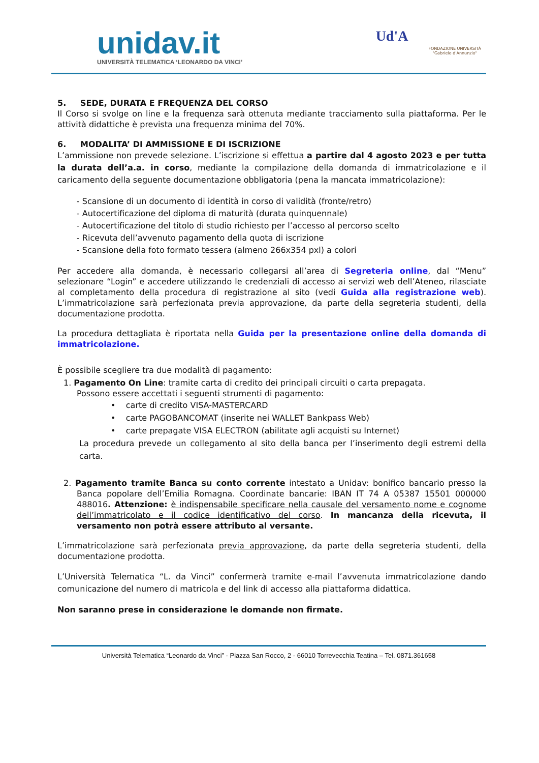unidav.it
UNIVERSITÀ TELEMATICA ‘LEONARDO DA VINCI’
Ud'A
FONDAZIONE UNIVERSITÀ
"Gabriele d'Annunzio"
5. SEDE, DURATA E FREQUENZA DEL CORSO
Il Corso si svolge on line e la frequenza sarà ottenuta mediante tracciamento sulla piattaforma. Per le attività didattiche è prevista una frequenza minima del 70%.
6. MODALITA’ DI AMMISSIONE E DI ISCRIZIONE
L’ammissione non prevede selezione. L’iscrizione si effettua a partire dal 4 agosto 2023 e per tutta la durata dell’a.a. in corso, mediante la compilazione della domanda di immatricolazione e il caricamento della seguente documentazione obbligatoria (pena la mancata immatricolazione):
- Scansione di un documento di identità in corso di validità (fronte/retro)
- Autocertificazione del diploma di maturità (durata quinquennale)
- Autocertificazione del titolo di studio richiesto per l’accesso al percorso scelto
- Ricevuta dell’avvenuto pagamento della quota di iscrizione
- Scansione della foto formato tessera (almeno 266x354 pxl) a colori
Per accedere alla domanda, è necessario collegarsi all’area di Segreteria online, dal “Menu” selezionare “Login” e accedere utilizzando le credenziali di accesso ai servizi web dell’Ateneo, rilasciate al completamento della procedura di registrazione al sito (vedi Guida alla registrazione web). L’immatricolazione sarà perfezionata previa approvazione, da parte della segreteria studenti, della documentazione prodotta.
La procedura dettagliata è riportata nella Guida per la presentazione online della domanda di immatricolazione.
È possibile scegliere tra due modalità di pagamento:
1. Pagamento On Line: tramite carta di credito dei principali circuiti o carta prepagata.
Possono essere accettati i seguenti strumenti di pagamento:
• carte di credito VISA-MASTERCARD
• carte PAGOBANCOMAT (inserite nei WALLET Bankpass Web)
• carte prepagate VISA ELECTRON (abilitate agli acquisti su Internet)
La procedura prevede un collegamento al sito della banca per l’inserimento degli estremi della carta.
2. Pagamento tramite Banca su conto corrente intestato a Unidav: bonifico bancario presso la Banca popolare dell’Emilia Romagna. Coordinate bancarie: IBAN IT 74 A 05387 15501 000000 488016. Attenzione: è indispensabile specificare nella causale del versamento nome e cognome dell’immatricolato e il codice identificativo del corso. In mancanza della ricevuta, il versamento non potrà essere attributo al versante.
L’immatricolazione sarà perfezionata previa approvazione, da parte della segreteria studenti, della documentazione prodotta.
L’Università Telematica “L. da Vinci” confermerà tramite e-mail l’avvenuta immatricolazione dando comunicazione del numero di matricola e del link di accesso alla piattaforma didattica.
Non saranno prese in considerazione le domande non firmate.
Università Telematica “Leonardo da Vinci” - Piazza San Rocco, 2 - 66010 Torrevecchia Teatina – Tel. 0871.361658